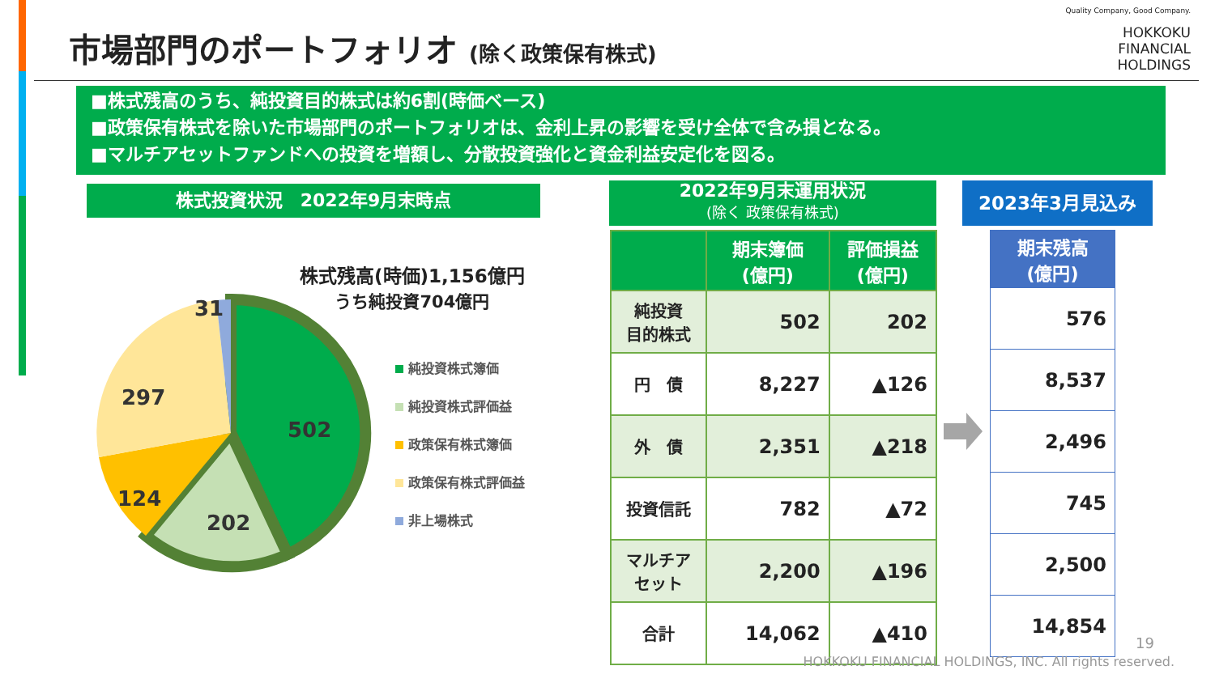市場部門のポートフォリオ (除く政策保有株式)
Quality Company, Good Company.
HOKKOKU
FINANCIAL
HOLDINGS
■株式残高のうち、純投資目的株式は約6割(時価ベース)
■政策保有株式を除いた市場部門のポートフォリオは、金利上昇の影響を受け全体で含み損となる。
■マルチアセットファンドへの投資を増額し、分散投資強化と資金利益安定化を図る。
株式投資状況　2022年9月末時点
2022年9月末運用状況
(除く 政策保有株式)
2023年3月見込み
株式残高(時価)1,156億円
うち純投資704億円
502
202
124
297
31
純投資株式簿価
純投資株式評価益
政策保有株式簿価
政策保有株式評価益
非上場株式
| | 期末簿価 (億円) | 評価損益 (億円) |
| --- | --- | --- |
| 純投資 目的株式 | 502 | 202 |
| 円 債 | 8,227 | ▲126 |
| 外 債 | 2,351 | ▲218 |
| 投資信託 | 782 | ▲72 |
| マルチア セット | 2,200 | ▲196 |
| 合計 | 14,062 | ▲410 |
| 期末残高 (億円) |
| --- |
| 576 |
| 8,537 |
| 2,496 |
| 745 |
| 2,500 |
| 14,854 |
19
HOKKOKU FINANCIAL HOLDINGS, INC. All rights reserved.